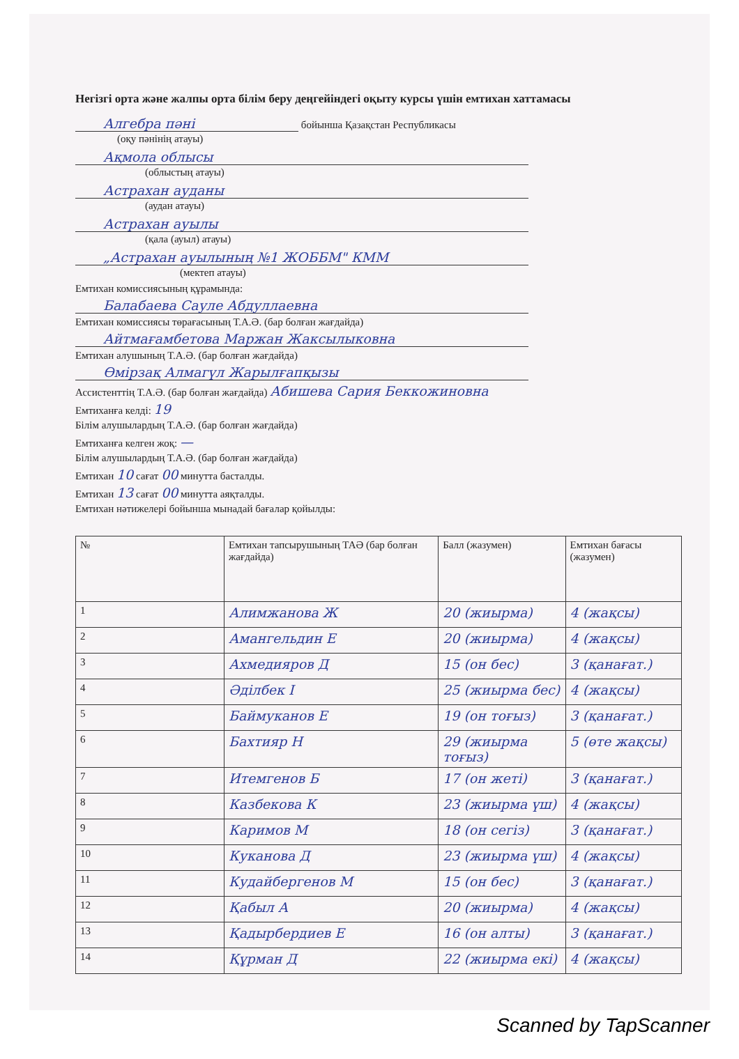Негізгі орта және жалпы орта білім беру деңгейіндегі оқыту курсы үшін емтихан хаттамасы
Алгебра пәні бойынша Қазақстан Республикасы
(оқу пәнінің атауы)
Ақмола облысы
(облыстың атауы)
Астрахан ауданы
(аудан атауы)
Астрахан ауылы
(қала (ауыл) атауы)
„Астрахан ауылының №1 ЖОББМ" КММ
(мектеп атауы)
Емтихан комиссиясының құрамында:
Балабаева Сауле Абдуллаевна
Емтихан комиссиясы төрағасының Т.А.Ә. (бар болған жағдайда)
Айтмағамбетова Маржан Жаксылыковна
Емтихан алушының Т.А.Ә. (бар болған жағдайда)
Өмірзақ Алмагүл Жарылғапқызы
Ассистенттің Т.А.Ә. (бар болған жағдайда) Абишева Сария Беккожиновна
Емтиханға келді: 19
Білім алушылардың Т.А.Ә. (бар болған жағдайда)
Емтиханға келген жоқ: —
Білім алушылардың Т.А.Ә. (бар болған жағдайда)
Емтихан 10 сағат 00 минутта басталды.
Емтихан 13 сағат 00 минутта аяқталды.
Емтихан нәтижелері бойынша мынадай бағалар қойылды:
| № | Емтихан тапсырушының ТАӘ (бар болған жағдайда) | Балл (жазумен) | Емтихан бағасы (жазумен) |
| --- | --- | --- | --- |
| 1 | Алимжанова Ж | 20 (жиырма) | 4 (жақсы) |
| 2 | Амангельдин Е | 20 (жиырма) | 4 (жақсы) |
| 3 | Ахмедияров Д | 15 (он бес) | 3 (қанағат.) |
| 4 | Әділбек І | 25 (жиырма бес) | 4 (жақсы) |
| 5 | Баймуканов Е | 19 (он тоғыз) | 3 (қанағат.) |
| 6 | Бахтияр Н | 29 (жиырма тоғыз) | 5 (өте жақсы) |
| 7 | Итемгенов Б | 17 (он жеті) | 3 (қанағат.) |
| 8 | Казбекова К | 23 (жиырма үш) | 4 (жақсы) |
| 9 | Каримов М | 18 (он сегіз) | 3 (қанағат.) |
| 10 | Куканова Д | 23 (жиырма үш) | 4 (жақсы) |
| 11 | Кудайбергенов М | 15 (он бес) | 3 (қанағат.) |
| 12 | Қабыл А | 20 (жиырма) | 4 (жақсы) |
| 13 | Қадырбердиев Е | 16 (он алты) | 3 (қанағат.) |
| 14 | Құрман Д | 22 (жиырма екі) | 4 (жақсы) |
Scanned by TapScanner